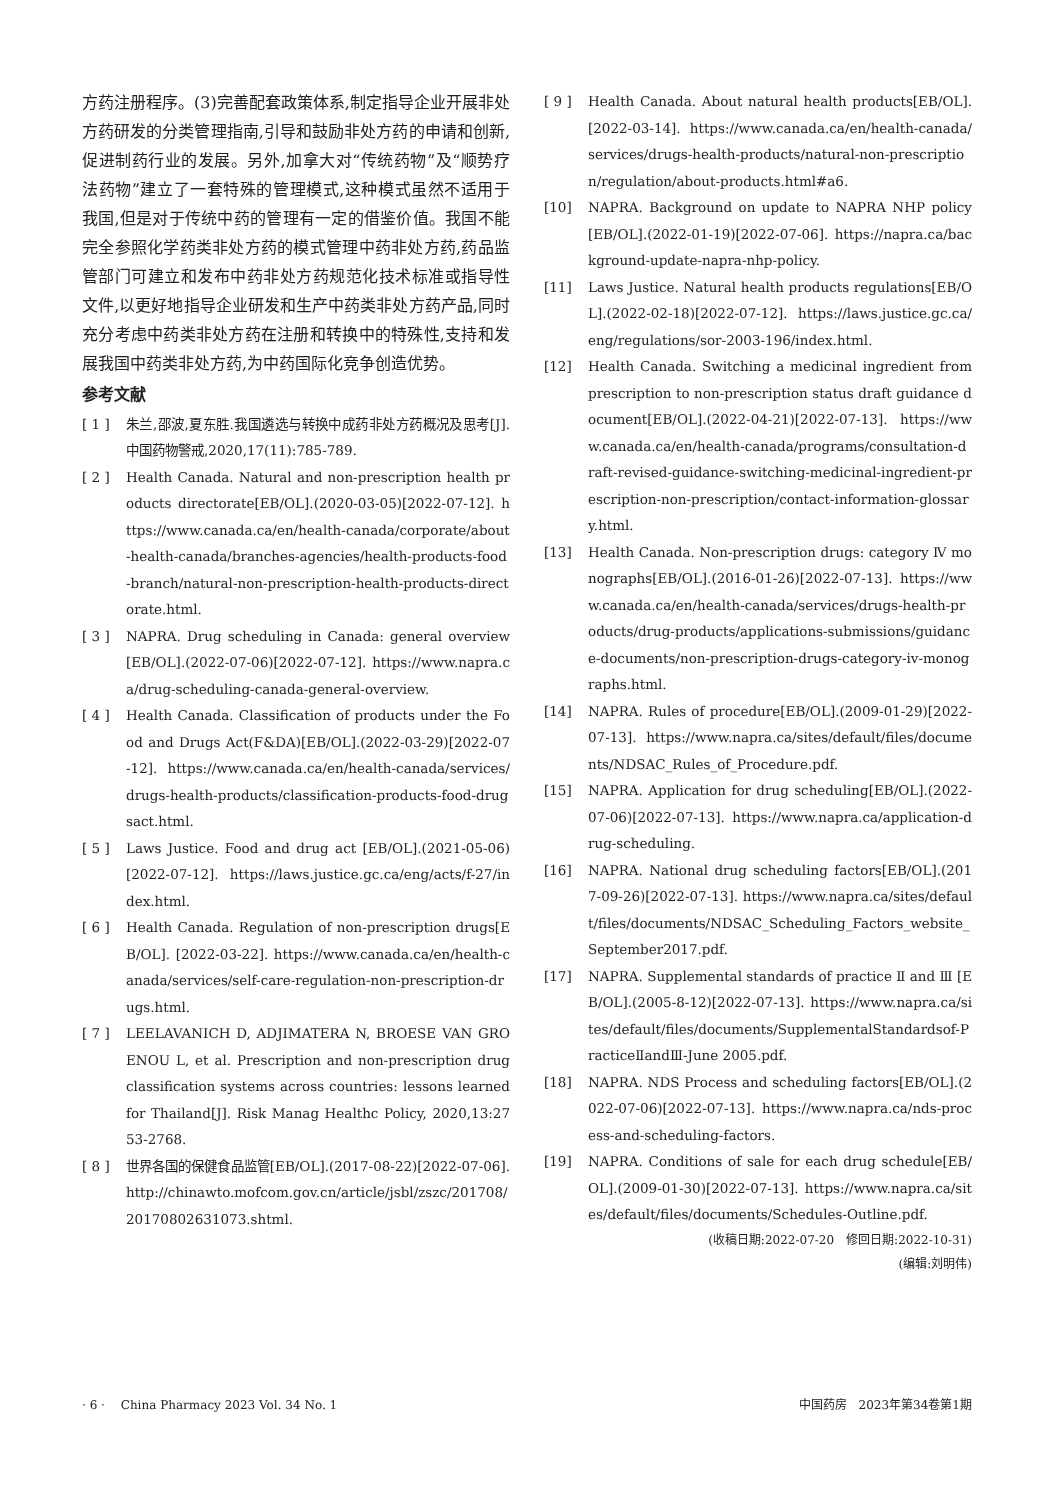方药注册程序。(3)完善配套政策体系,制定指导企业开展非处方药研发的分类管理指南,引导和鼓励非处方药的申请和创新,促进制药行业的发展。另外,加拿大对“传统药物”及“顺势疗法药物”建立了一套特殊的管理模式,这种模式虽然不适用于我国,但是对于传统中药的管理有一定的借鉴价值。我国不能完全参照化学药类非处方药的模式管理中药非处方药,药品监管部门可建立和发布中药非处方药规范化技术标准或指导性文件,以更好地指导企业研发和生产中药类非处方药产品,同时充分考虑中药类非处方药在注册和转换中的特殊性,支持和发展我国中药类非处方药,为中药国际化竞争创造优势。
参考文献
[ 1 ] 朱兰,邵波,夏东胜.我国遴选与转换中成药非处方药概况及思考[J].中国药物警戒,2020,17(11):785-789.
[ 2 ] Health Canada. Natural and non-prescription health products directorate[EB/OL].(2020-03-05)[2022-07-12]. https://www.canada.ca/en/health-canada/corporate/about-health-canada/branches-agencies/health-products-food-branch/natural-non-prescription-health-products-directorate.html.
[ 3 ] NAPRA. Drug scheduling in Canada: general overview [EB/OL].(2022-07-06)[2022-07-12]. https://www.napra.ca/drug-scheduling-canada-general-overview.
[ 4 ] Health Canada. Classification of products under the Food and Drugs Act(F&DA)[EB/OL].(2022-03-29)[2022-07-12]. https://www.canada.ca/en/health-canada/services/drugs-health-products/classification-products-food-drugsact.html.
[ 5 ] Laws Justice. Food and drug act [EB/OL].(2021-05-06)[2022-07-12]. https://laws.justice.gc.ca/eng/acts/f-27/index.html.
[ 6 ] Health Canada. Regulation of non-prescription drugs[EB/OL]. [2022-03-22]. https://www.canada.ca/en/health-canada/services/self-care-regulation-non-prescription-drugs.html.
[ 7 ] LEELAVANICH D, ADJIMATERA N, BROESE VAN GROENOU L, et al. Prescription and non-prescription drug classification systems across countries: lessons learned for Thailand[J]. Risk Manag Healthc Policy, 2020,13:2753-2768.
[ 8 ] 世界各国的保健食品监管[EB/OL].(2017-08-22)[2022-07-06]. http://chinawto.mofcom.gov.cn/article/jsbl/zszc/201708/20170802631073.shtml.
[ 9 ] Health Canada. About natural health products[EB/OL]. [2022-03-14]. https://www.canada.ca/en/health-canada/services/drugs-health-products/natural-non-prescription/regulation/about-products.html#a6.
[10] NAPRA. Background on update to NAPRA NHP policy [EB/OL].(2022-01-19)[2022-07-06]. https://napra.ca/background-update-napra-nhp-policy.
[11] Laws Justice. Natural health products regulations[EB/OL].(2022-02-18)[2022-07-12]. https://laws.justice.gc.ca/eng/regulations/sor-2003-196/index.html.
[12] Health Canada. Switching a medicinal ingredient from prescription to non-prescription status draft guidance document[EB/OL].(2022-04-21)[2022-07-13]. https://www.canada.ca/en/health-canada/programs/consultation-draft-revised-guidance-switching-medicinal-ingredient-prescription-non-prescription/contact-information-glossary.html.
[13] Health Canada. Non-prescription drugs: category Ⅳ monographs[EB/OL].(2016-01-26)[2022-07-13]. https://www.canada.ca/en/health-canada/services/drugs-health-products/drug-products/applications-submissions/guidance-documents/non-prescription-drugs-category-iv-monographs.html.
[14] NAPRA. Rules of procedure[EB/OL].(2009-01-29)[2022-07-13]. https://www.napra.ca/sites/default/files/documents/NDSAC_Rules_of_Procedure.pdf.
[15] NAPRA. Application for drug scheduling[EB/OL].(2022-07-06)[2022-07-13]. https://www.napra.ca/application-drug-scheduling.
[16] NAPRA. National drug scheduling factors[EB/OL].(2017-09-26)[2022-07-13]. https://www.napra.ca/sites/default/files/documents/NDSAC_Scheduling_Factors_website_September2017.pdf.
[17] NAPRA. Supplemental standards of practice Ⅱ and Ⅲ [EB/OL].(2005-8-12)[2022-07-13]. https://www.napra.ca/sites/default/files/documents/SupplementalStandardsof-PracticeⅡandⅢ-June 2005.pdf.
[18] NAPRA. NDS Process and scheduling factors[EB/OL].(2022-07-06)[2022-07-13]. https://www.napra.ca/nds-process-and-scheduling-factors.
[19] NAPRA. Conditions of sale for each drug schedule[EB/OL].(2009-01-30)[2022-07-13]. https://www.napra.ca/sites/default/files/documents/Schedules-Outline.pdf.
(收稿日期:2022-07-20　修回日期:2022-10-31)
(编辑:刘明伟)
· 6 ·　 China Pharmacy 2023 Vol. 34 No. 1 中国药房　2023年第34卷第1期